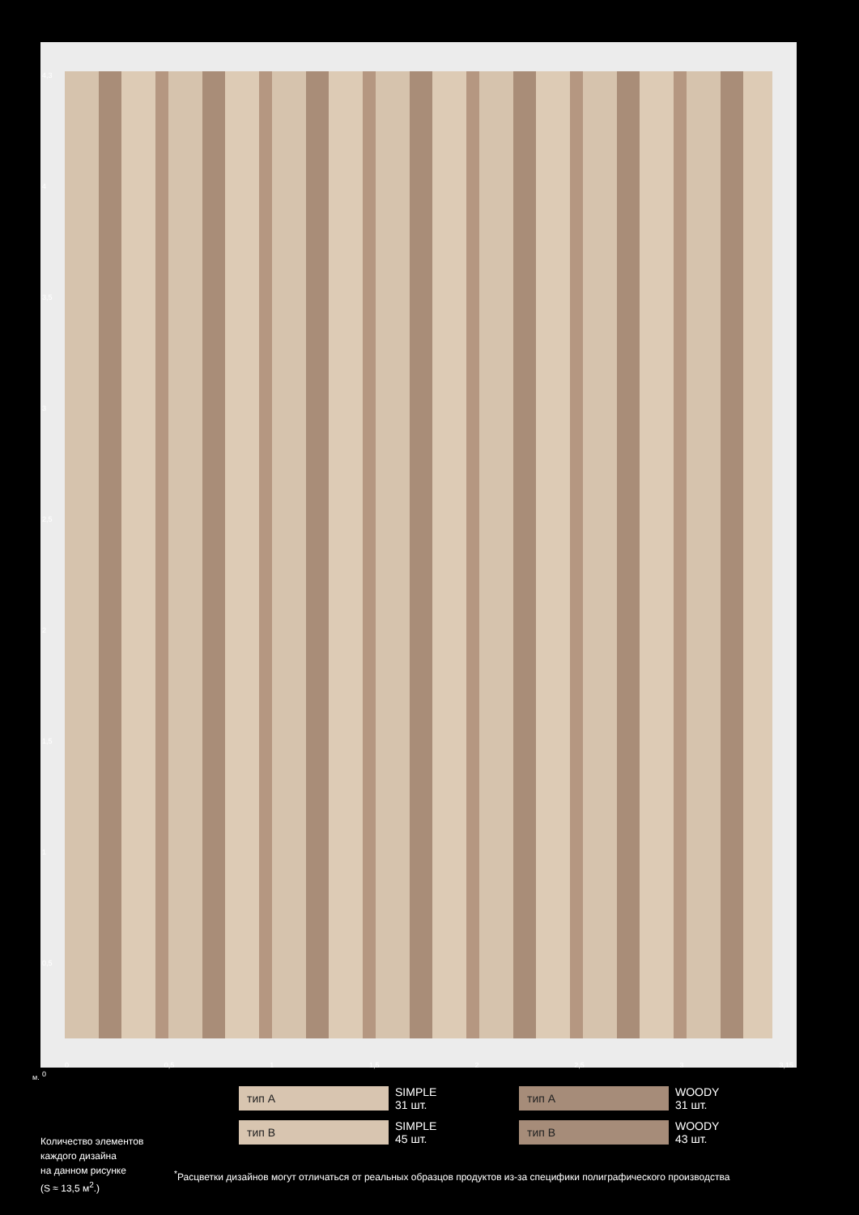4,3
4
3,5
3
2,5
2
1,5
1
0,5
0
0 0,5 1 1,5 2 2,5 3 3,15
м.
тип A
SIMPLE
31 шт.
тип A
WOODY
31 шт.
тип B
SIMPLE
45 шт.
тип B
WOODY
43 шт.
Количество элементов
каждого дизайна
на данном рисунке
(S ≈ 13,5 м<sup>2</sup>.)
<sup>*</sup> Расцветки дизайнов могут отличаться от реальных образцов продуктов из-за специфики полиграфического производства